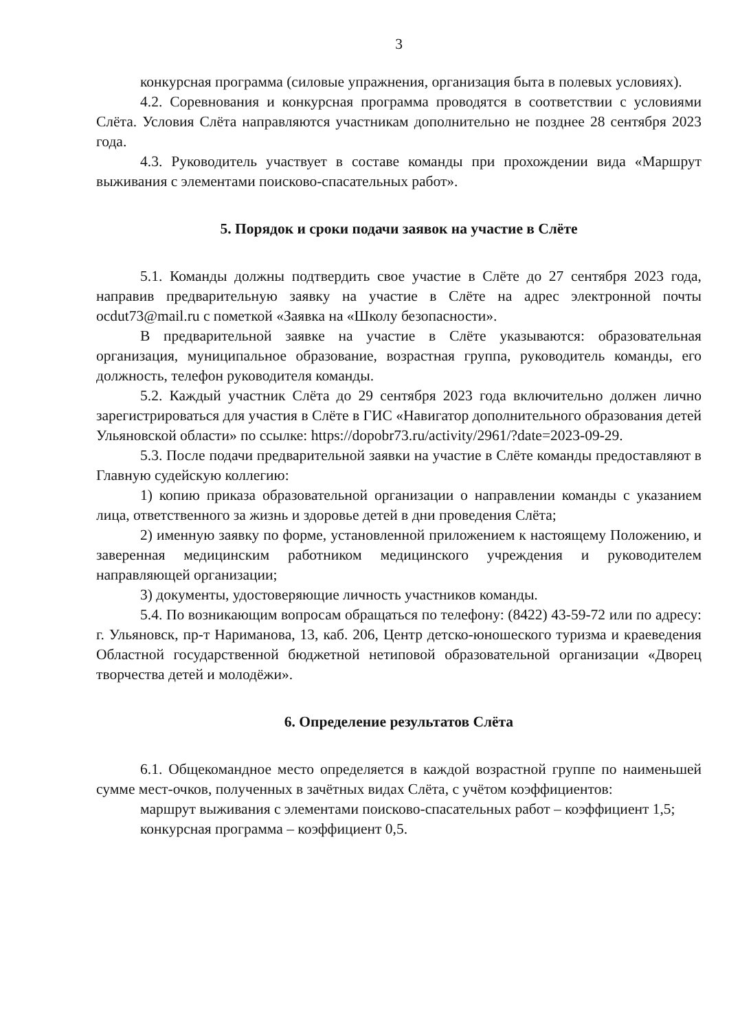3
конкурсная программа (силовые упражнения, организация быта в полевых условиях).
4.2. Соревнования и конкурсная программа проводятся в соответствии с условиями Слёта. Условия Слёта направляются участникам дополнительно не позднее 28 сентября 2023 года.
4.3. Руководитель участвует в составе команды при прохождении вида «Маршрут выживания с элементами поисково-спасательных работ».
5. Порядок и сроки подачи заявок на участие в Слёте
5.1. Команды должны подтвердить свое участие в Слёте до 27 сентября 2023 года, направив предварительную заявку на участие в Слёте на адрес электронной почты ocdut73@mail.ru с пометкой «Заявка на «Школу безопасности».
В предварительной заявке на участие в Слёте указываются: образовательная организация, муниципальное образование, возрастная группа, руководитель команды, его должность, телефон руководителя команды.
5.2. Каждый участник Слёта до 29 сентября 2023 года включительно должен лично зарегистрироваться для участия в Слёте в ГИС «Навигатор дополнительного образования детей Ульяновской области» по ссылке: https://dopobr73.ru/activity/2961/?date=2023-09-29.
5.3. После подачи предварительной заявки на участие в Слёте команды предоставляют в Главную судейскую коллегию:
1) копию приказа образовательной организации о направлении команды с указанием лица, ответственного за жизнь и здоровье детей в дни проведения Слёта;
2) именную заявку по форме, установленной приложением к настоящему Положению, и заверенная медицинским работником медицинского учреждения и руководителем направляющей организации;
3) документы, удостоверяющие личность участников команды.
5.4. По возникающим вопросам обращаться по телефону: (8422) 43-59-72 или по адресу: г. Ульяновск, пр-т Нариманова, 13, каб. 206, Центр детско-юношеского туризма и краеведения Областной государственной бюджетной нетиповой образовательной организации «Дворец творчества детей и молодёжи».
6. Определение результатов Слёта
6.1. Общекомандное место определяется в каждой возрастной группе по наименьшей сумме мест-очков, полученных в зачётных видах Слёта, с учётом коэффициентов:
маршрут выживания с элементами поисково-спасательных работ – коэффициент 1,5;
конкурсная программа – коэффициент 0,5.